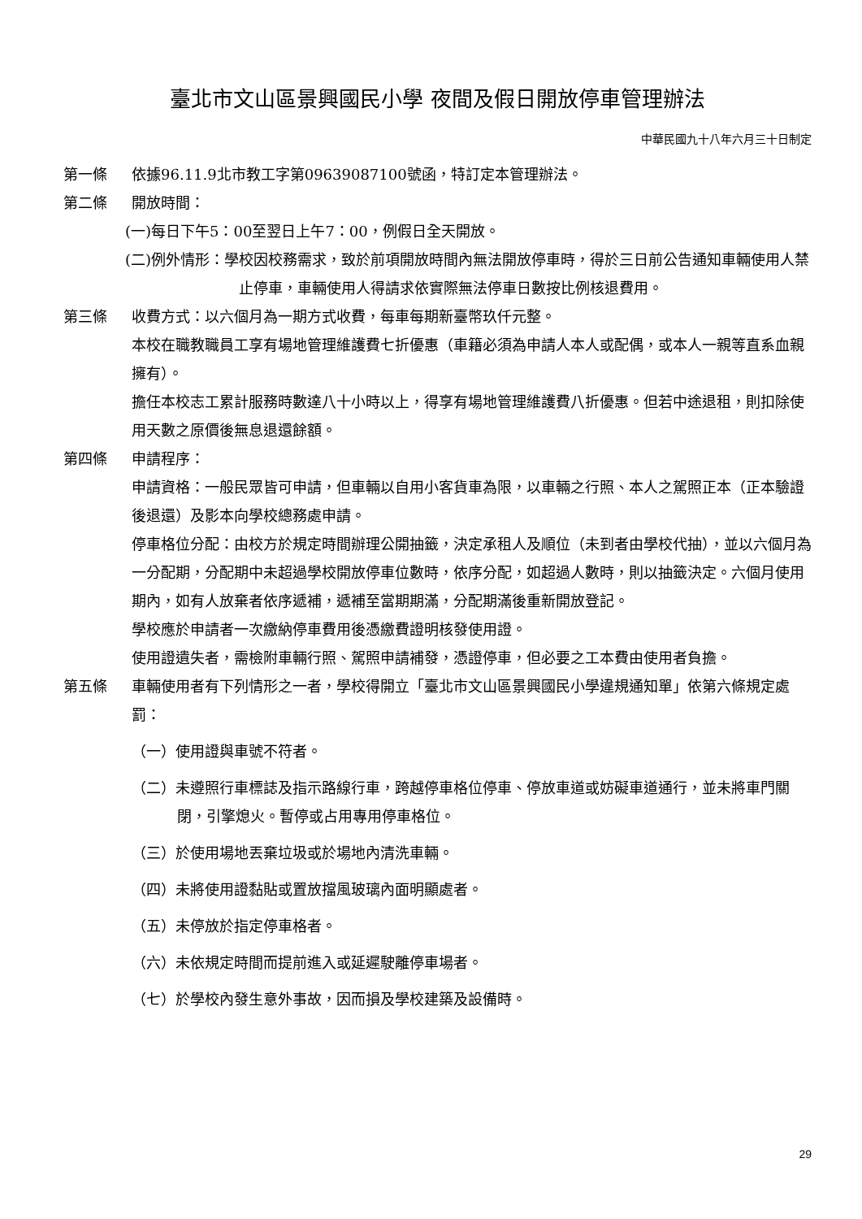臺北市文山區景興國民小學 夜間及假日開放停車管理辦法
中華民國九十八年六月三十日制定
第一條 依據96.11.9北市教工字第09639087100號函，特訂定本管理辦法。
第二條 開放時間：
(一)每日下午5：00至翌日上午7：00，例假日全天開放。
(二)例外情形：學校因校務需求，致於前項開放時間內無法開放停車時，得於三日前公告通知車輛使用人禁止停車，車輛使用人得請求依實際無法停車日數按比例核退費用。
第三條 收費方式：以六個月為一期方式收費，每車每期新臺幣玖仟元整。
本校在職教職員工享有場地管理維護費七折優惠（車籍必須為申請人本人或配偶，或本人一親等直系血親擁有）。
擔任本校志工累計服務時數達八十小時以上，得享有場地管理維護費八折優惠。但若中途退租，則扣除使用天數之原價後無息退還餘額。
第四條 申請程序：
申請資格：一般民眾皆可申請，但車輛以自用小客貨車為限，以車輛之行照、本人之駕照正本（正本驗證後退還）及影本向學校總務處申請。
停車格位分配：由校方於規定時間辦理公開抽籤，決定承租人及順位（未到者由學校代抽），並以六個月為一分配期，分配期中未超過學校開放停車位數時，依序分配，如超過人數時，則以抽籤決定。六個月使用期內，如有人放棄者依序遞補，遞補至當期期滿，分配期滿後重新開放登記。
學校應於申請者一次繳納停車費用後憑繳費證明核發使用證。
使用證遺失者，需檢附車輛行照、駕照申請補發，憑證停車，但必要之工本費由使用者負擔。
第五條 車輛使用者有下列情形之一者，學校得開立「臺北市文山區景興國民小學違規通知單」依第六條規定處罰：
（一）使用證與車號不符者。
（二）未遵照行車標誌及指示路線行車，跨越停車格位停車、停放車道或妨礙車道通行，並未將車門關閉，引擎熄火。暫停或占用專用停車格位。
（三）於使用場地丟棄垃圾或於場地內清洗車輛。
（四）未將使用證黏貼或置放擋風玻璃內面明顯處者。
（五）未停放於指定停車格者。
（六）未依規定時間而提前進入或延遲駛離停車場者。
（七）於學校內發生意外事故，因而損及學校建築及設備時。
29